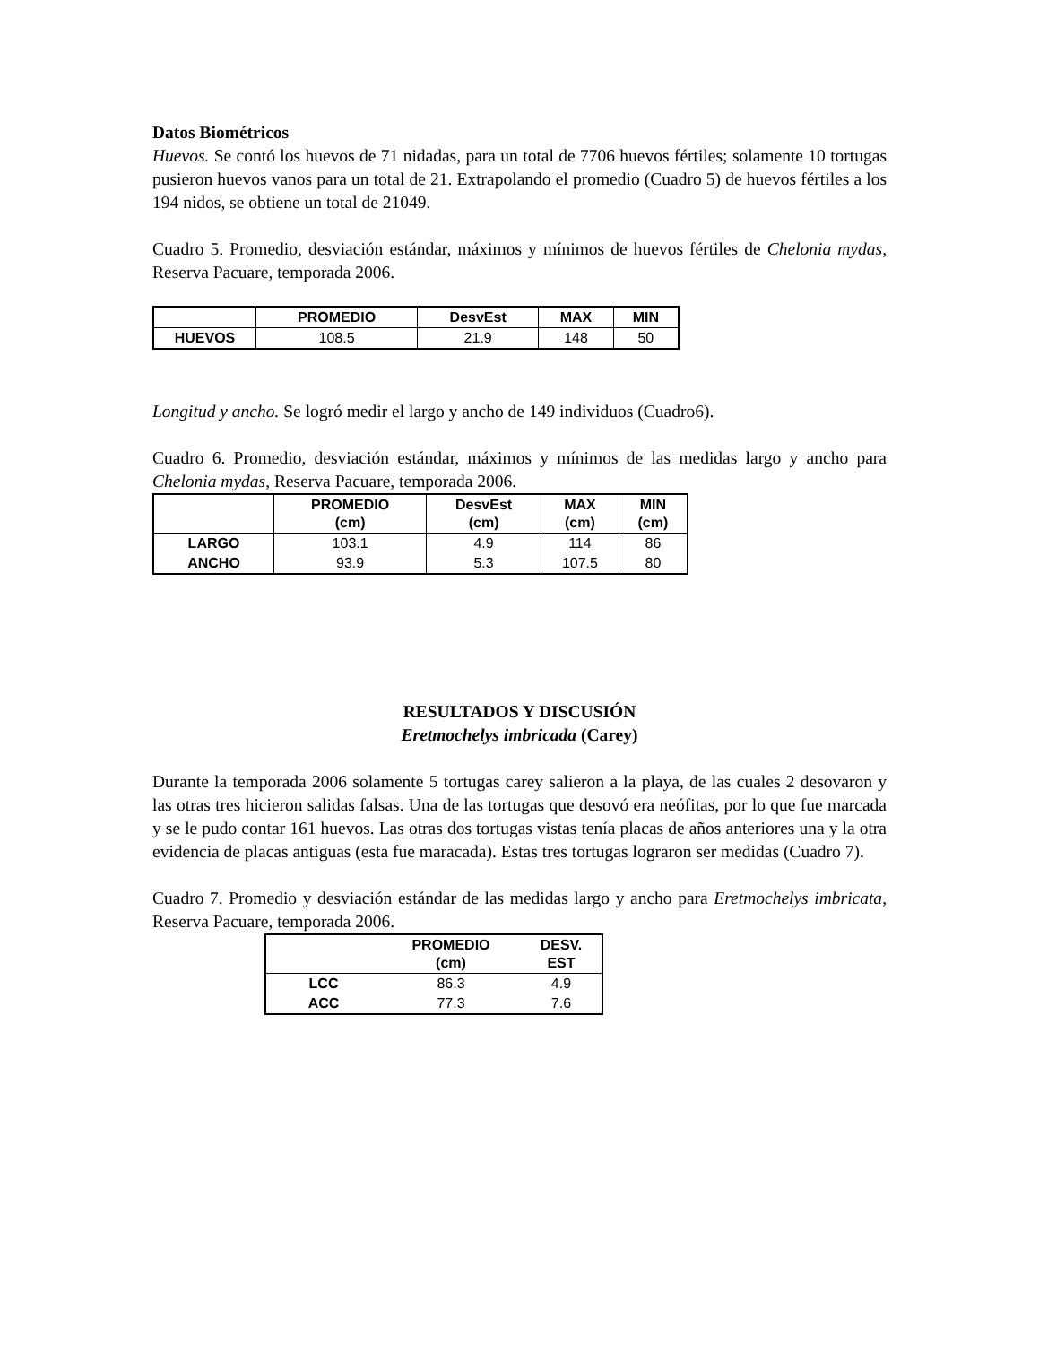Datos Biométricos
Huevos. Se contó los huevos de 71 nidadas, para un total de 7706 huevos fértiles; solamente 10 tortugas pusieron huevos vanos para un total de 21. Extrapolando el promedio (Cuadro 5) de huevos fértiles a los 194 nidos, se obtiene un total de 21049.
Cuadro 5. Promedio, desviación estándar, máximos y mínimos de huevos fértiles de Chelonia mydas, Reserva Pacuare, temporada 2006.
| | PROMEDIO | DesvEst | MAX | MIN |
| --- | --- | --- | --- | --- |
| HUEVOS | 108.5 | 21.9 | 148 | 50 |
Longitud y ancho. Se logró medir el largo y ancho de 149 individuos (Cuadro6).
Cuadro 6. Promedio, desviación estándar, máximos y mínimos de las medidas largo y ancho para Chelonia mydas, Reserva Pacuare, temporada 2006.
| | PROMEDIO (cm) | DesvEst (cm) | MAX (cm) | MIN (cm) |
| --- | --- | --- | --- | --- |
| LARGO | 103.1 | 4.9 | 114 | 86 |
| ANCHO | 93.9 | 5.3 | 107.5 | 80 |
RESULTADOS Y DISCUSIÓN
Eretmochelys imbricada (Carey)
Durante la temporada 2006 solamente 5 tortugas carey salieron a la playa, de las cuales 2 desovaron y las otras tres hicieron salidas falsas. Una de las tortugas que desovó era neófitas, por lo que fue marcada y se le pudo contar 161 huevos. Las otras dos tortugas vistas tenía placas de años anteriores una y la otra evidencia de placas antiguas (esta fue maracada). Estas tres tortugas lograron ser medidas (Cuadro 7).
Cuadro 7. Promedio y desviación estándar de las medidas largo y ancho para Eretmochelys imbricata, Reserva Pacuare, temporada 2006.
| | PROMEDIO (cm) | DESV. EST |
| --- | --- | --- |
| LCC | 86.3 | 4.9 |
| ACC | 77.3 | 7.6 |